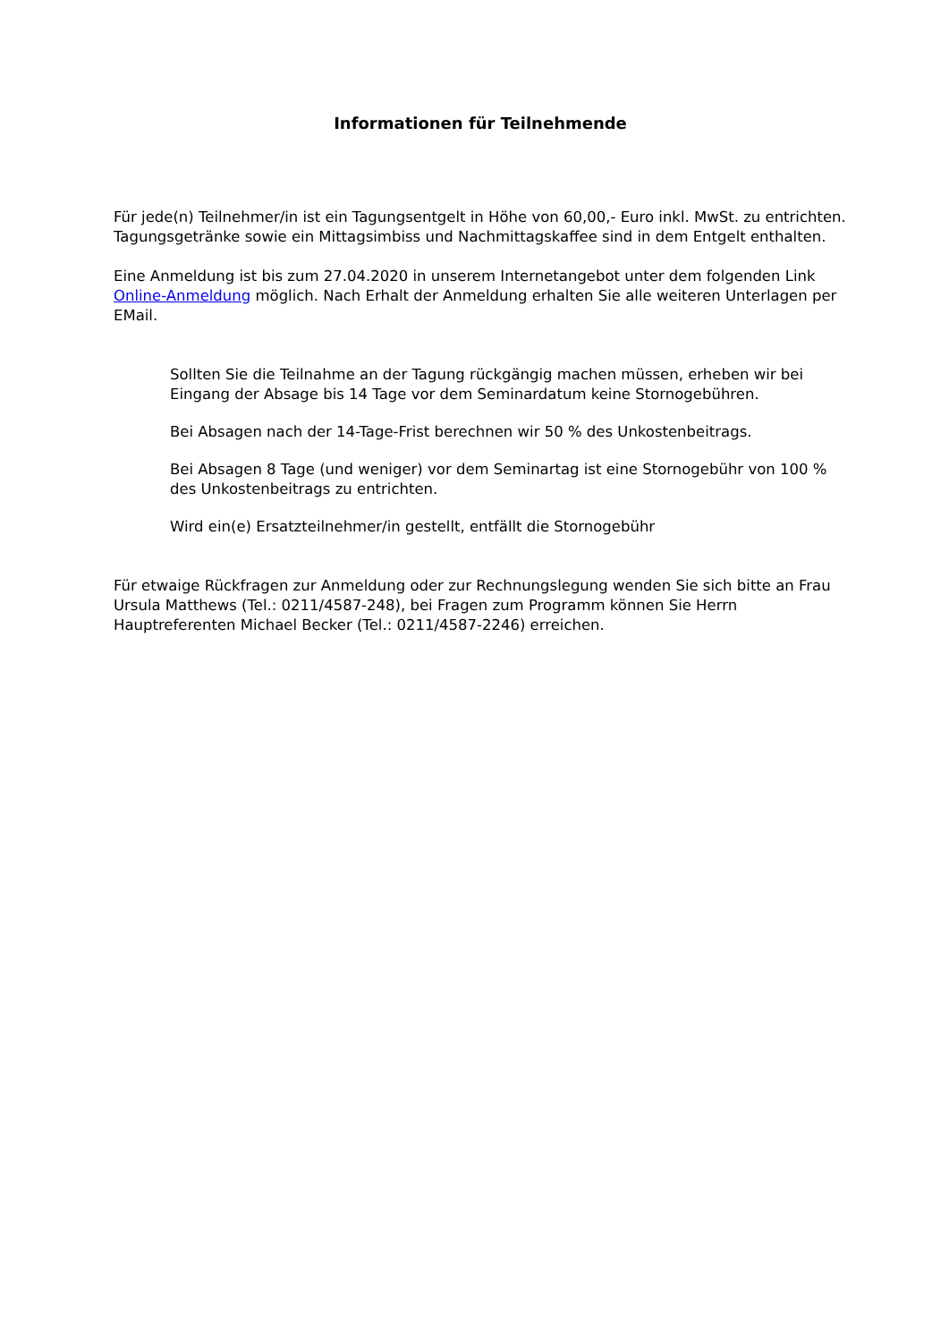Informationen für Teilnehmende
Für jede(n) Teilnehmer/in ist ein Tagungsentgelt in Höhe von 60,00,- Euro inkl. MwSt. zu entrichten. Tagungsgetränke sowie ein Mittagsimbiss und Nachmittagskaffee sind in dem Entgelt enthalten.
Eine Anmeldung ist bis zum 27.04.2020 in unserem Internetangebot unter dem folgenden Link Online-Anmeldung möglich. Nach Erhalt der Anmeldung erhalten Sie alle weiteren Unterlagen per EMail.
Sollten Sie die Teilnahme an der Tagung rückgängig machen müssen, erheben wir bei Eingang der Absage bis 14 Tage vor dem Seminardatum keine Stornogebühren.
Bei Absagen nach der 14-Tage-Frist berechnen wir 50 % des Unkostenbeitrags.
Bei Absagen 8 Tage (und weniger) vor dem Seminartag ist eine Stornogebühr von 100 % des Unkostenbeitrags zu entrichten.
Wird ein(e) Ersatzteilnehmer/in gestellt, entfällt die Stornogebühr
Für etwaige Rückfragen zur Anmeldung oder zur Rechnungslegung wenden Sie sich bitte an Frau Ursula Matthews (Tel.: 0211/4587-248), bei Fragen zum Programm können Sie Herrn Hauptreferenten Michael Becker (Tel.: 0211/4587-2246) erreichen.